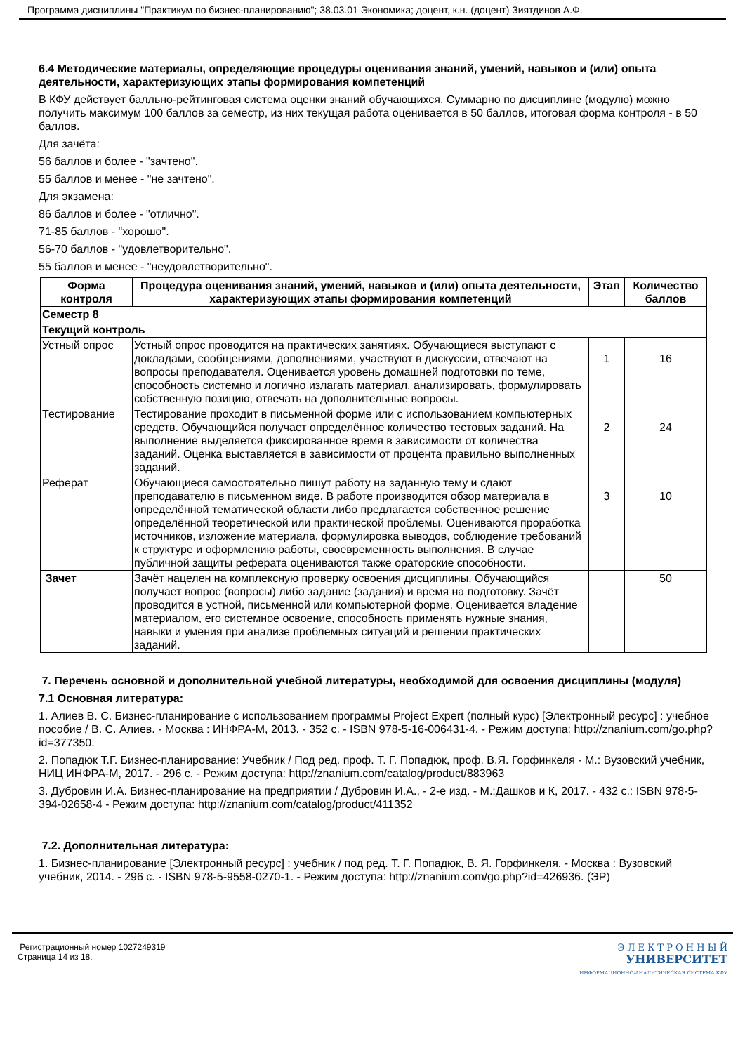Программа дисциплины "Практикум по бизнес-планированию"; 38.03.01 Экономика; доцент, к.н. (доцент) Зиятдинов А.Ф.
6.4 Методические материалы, определяющие процедуры оценивания знаний, умений, навыков и (или) опыта деятельности, характеризующих этапы формирования компетенций
В КФУ действует балльно-рейтинговая система оценки знаний обучающихся. Суммарно по дисциплине (модулю) можно получить максимум 100 баллов за семестр, из них текущая работа оценивается в 50 баллов, итоговая форма контроля - в 50 баллов.
Для зачёта:
56 баллов и более - "зачтено".
55 баллов и менее - "не зачтено".
Для экзамена:
86 баллов и более - "отлично".
71-85 баллов - "хорошо".
56-70 баллов - "удовлетворительно".
55 баллов и менее - "неудовлетворительно".
| Форма контроля | Процедура оценивания знаний, умений, навыков и (или) опыта деятельности, характеризующих этапы формирования компетенций | Этап | Количество баллов |
| --- | --- | --- | --- |
| Семестр 8 | | | |
| Текущий контроль | | | |
| Устный опрос | Устный опрос проводится на практических занятиях. Обучающиеся выступают с докладами, сообщениями, дополнениями, участвуют в дискуссии, отвечают на вопросы преподавателя. Оценивается уровень домашней подготовки по теме, способность системно и логично излагать материал, анализировать, формулировать собственную позицию, отвечать на дополнительные вопросы. | 1 | 16 |
| Тестирование | Тестирование проходит в письменной форме или с использованием компьютерных средств. Обучающийся получает определённое количество тестовых заданий. На выполнение выделяется фиксированное время в зависимости от количества заданий. Оценка выставляется в зависимости от процента правильно выполненных заданий. | 2 | 24 |
| Реферат | Обучающиеся самостоятельно пишут работу на заданную тему и сдают преподавателю в письменном виде. В работе производится обзор материала в определённой тематической области либо предлагается собственное решение определённой теоретической или практической проблемы. Оцениваются проработка источников, изложение материала, формулировка выводов, соблюдение требований к структуре и оформлению работы, своевременность выполнения. В случае публичной защиты реферата оцениваются также ораторские способности. | 3 | 10 |
| Зачет | Зачёт нацелен на комплексную проверку освоения дисциплины. Обучающийся получает вопрос (вопросы) либо задание (задания) и время на подготовку. Зачёт проводится в устной, письменной или компьютерной форме. Оценивается владение материалом, его системное освоение, способность применять нужные знания, навыки и умения при анализе проблемных ситуаций и решении практических заданий. | | 50 |
7. Перечень основной и дополнительной учебной литературы, необходимой для освоения дисциплины (модуля)
7.1 Основная литература:
1. Алиев В. С. Бизнес-планирование с использованием программы Project Expert (полный курс) [Электронный ресурс] : учебное пособие / В. С. Алиев. - Москва : ИНФРА-М, 2013. - 352 с. - ISBN 978-5-16-006431-4. - Режим доступа: http://znanium.com/go.php?id=377350.
2. Попадюк Т.Г. Бизнес-планирование: Учебник / Под ред. проф. Т. Г. Попадюк, проф. В.Я. Горфинкеля - М.: Вузовский учебник, НИЦ ИНФРА-М, 2017. - 296 с. - Режим доступа: http://znanium.com/catalog/product/883963
3. Дубровин И.А. Бизнес-планирование на предприятии / Дубровин И.А., - 2-е изд. - М.:Дашков и К, 2017. - 432 с.: ISBN 978-5-394-02658-4 - Режим доступа: http://znanium.com/catalog/product/411352
7.2. Дополнительная литература:
1. Бизнес-планирование [Электронный ресурс] : учебник / под ред. Т. Г. Попадюк, В. Я. Горфинкеля. - Москва : Вузовский учебник, 2014. - 296 с. - ISBN 978-5-9558-0270-1. - Режим доступа: http://znanium.com/go.php?id=426936. (ЭР)
Регистрационный номер 1027249319
Страница 14 из 18.
Э Л Е К Т Р О Н Н Ы Й
УНИВЕРСИТЕТ
ИНФОРМАЦИОННО-АНАЛИТИЧЕСКАЯ СИСТЕМА КФУ